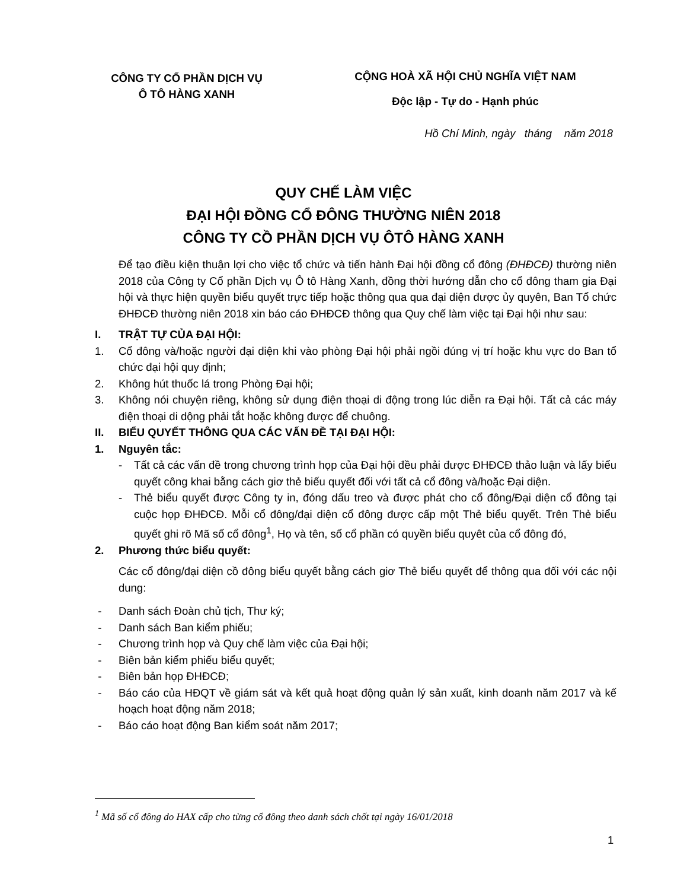CÔNG TY CỔ PHẦN DỊCH VỤ
Ô TÔ HÀNG XANH
CỘNG HOÀ XÃ HỘI CHỦ NGHĨA VIỆT NAM
Độc lập - Tự do - Hạnh phúc
Hồ Chí Minh, ngày tháng năm 2018
QUY CHẾ LÀM VIỆC
ĐẠI HỘI ĐỒNG CỔ ĐÔNG THƯỜNG NIÊN 2018
CÔNG TY CỒ PHẦN DỊCH VỤ ÔTÔ HÀNG XANH
Để tạo điều kiện thuận lợi cho việc tổ chức và tiến hành Đại hội đồng cổ đông (ĐHĐCĐ) thường niên 2018 của Công ty Cổ phần Dịch vụ Ô tô Hàng Xanh, đồng thời hướng dẫn cho cổ đông tham gia Đại hội và thực hiện quyền biểu quyết trực tiếp hoặc thông qua qua đại diện được ủy quyên, Ban Tổ chức ĐHĐCĐ thường niên 2018 xin báo cáo ĐHĐCĐ thông qua Quy chế làm việc tại Đại hội như sau:
I. TRẬT TỰ CỦA ĐẠI HỘI:
1. Cổ đông và/hoặc người đại diện khi vào phòng Đại hội phải ngồi đúng vị trí hoặc khu vực do Ban tổ chức đại hội quy định;
2. Không hút thuốc lá trong Phòng Đại hội;
3. Không nói chuyện riêng, không sử dụng điện thoại di động trong lúc diễn ra Đại hội. Tất cả các máy điện thoại di dộng phải tắt hoặc không được để chuông.
II. BIỂU QUYẾT THÔNG QUA CÁC VẤN ĐỀ TẠI ĐẠI HỘI:
1. Nguyên tắc:
- Tất cả các vấn đề trong chương trình họp của Đại hội đều phải được ĐHĐCĐ thảo luận và lấy biểu quyết công khai bằng cách giơ thẻ biếu quyết đối với tất cả cổ đông và/hoặc Đại diện.
- Thẻ biểu quyết được Công ty in, đóng dấu treo và được phát cho cổ đông/Đại diện cổ đông tại cuộc họp ĐHĐCĐ. Mỗi cổ đông/đại diện cổ đông được cấp một Thẻ biểu quyết. Trên Thẻ biểu quyết ghi rõ Mã số cổ đông<sup>1</sup>, Họ và tên, số cổ phần có quyền biểu quyêt của cổ đông đó,
2. Phương thức biểu quyết:
Các cổ đông/đại diện cồ đông biểu quyết bằng cách giơ Thẻ biểu quyết để thông qua đối với các nội dung:
- Danh sách Đoàn chủ tịch, Thư ký;
- Danh sách Ban kiểm phiếu;
- Chương trình họp và Quy chế làm việc của Đại hội;
- Biên bản kiểm phiếu biểu quyết;
- Biên bản họp ĐHĐCĐ;
- Báo cáo của HĐQT về giám sát và kết quả hoạt động quản lý sản xuất, kinh doanh năm 2017 và kế hoạch hoạt động năm 2018;
- Báo cáo hoạt động Ban kiểm soát năm 2017;
<sup>1</sup> Mã số cổ đông do HAX cấp cho từng cổ đông theo danh sách chốt tại ngày 16/01/2018
1